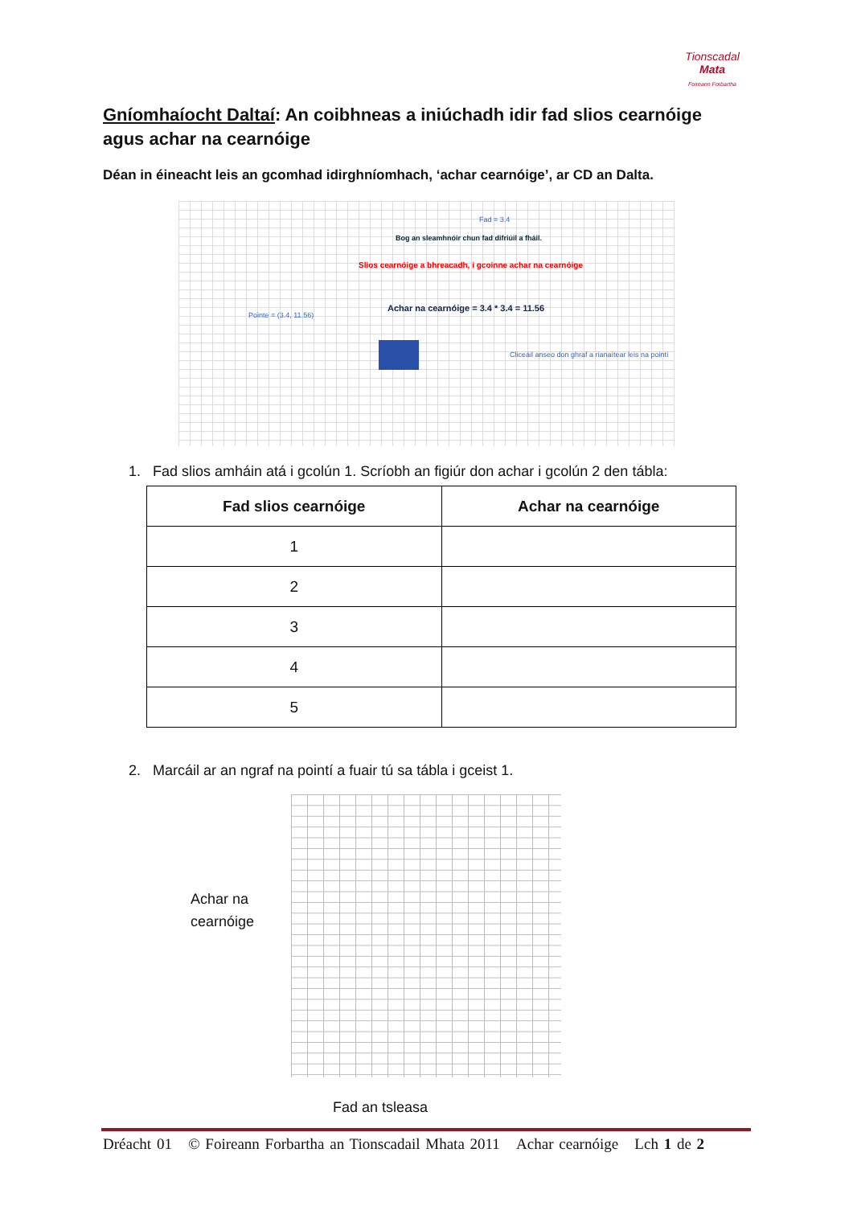Tionscadal
Mata
Foireann Forbartha
Gníomhaíocht Daltaí: An coibhneas a iniúchadh idir fad slios cearnóige agus achar na cearnóige
Déan in éineacht leis an gcomhad idirghníomhach, ‘achar cearnóige’, ar CD an Dalta.
Fad = 3.4
Bog an sleamhnóir chun fad difriúil a fháil.
Slios cearnóige a bhreacadh, i gcoinne achar na cearnóige
Achar na cearnóige = 3.4 * 3.4 = 11.56
Pointe = (3.4, 11.56)
Cliceáil anseo don ghraf a rianaítear leis na pointí
1. Fad slios amháin atá i gcolún 1. Scríobh an figiúr don achar i gcolún 2 den tábla:
| Fad slios cearnóige | Achar na cearnóige |
| --- | --- |
| 1 | |
| 2 | |
| 3 | |
| 4 | |
| 5 | |
2. Marcáil ar an ngraf na pointí a fuair tú sa tábla i gceist 1.
Achar na
cearnóige
Fad an tsleasa
Dréacht 01 © Foireann Forbartha an Tionscadail Mhata 2011 Achar cearnóige Lch 1 de 2